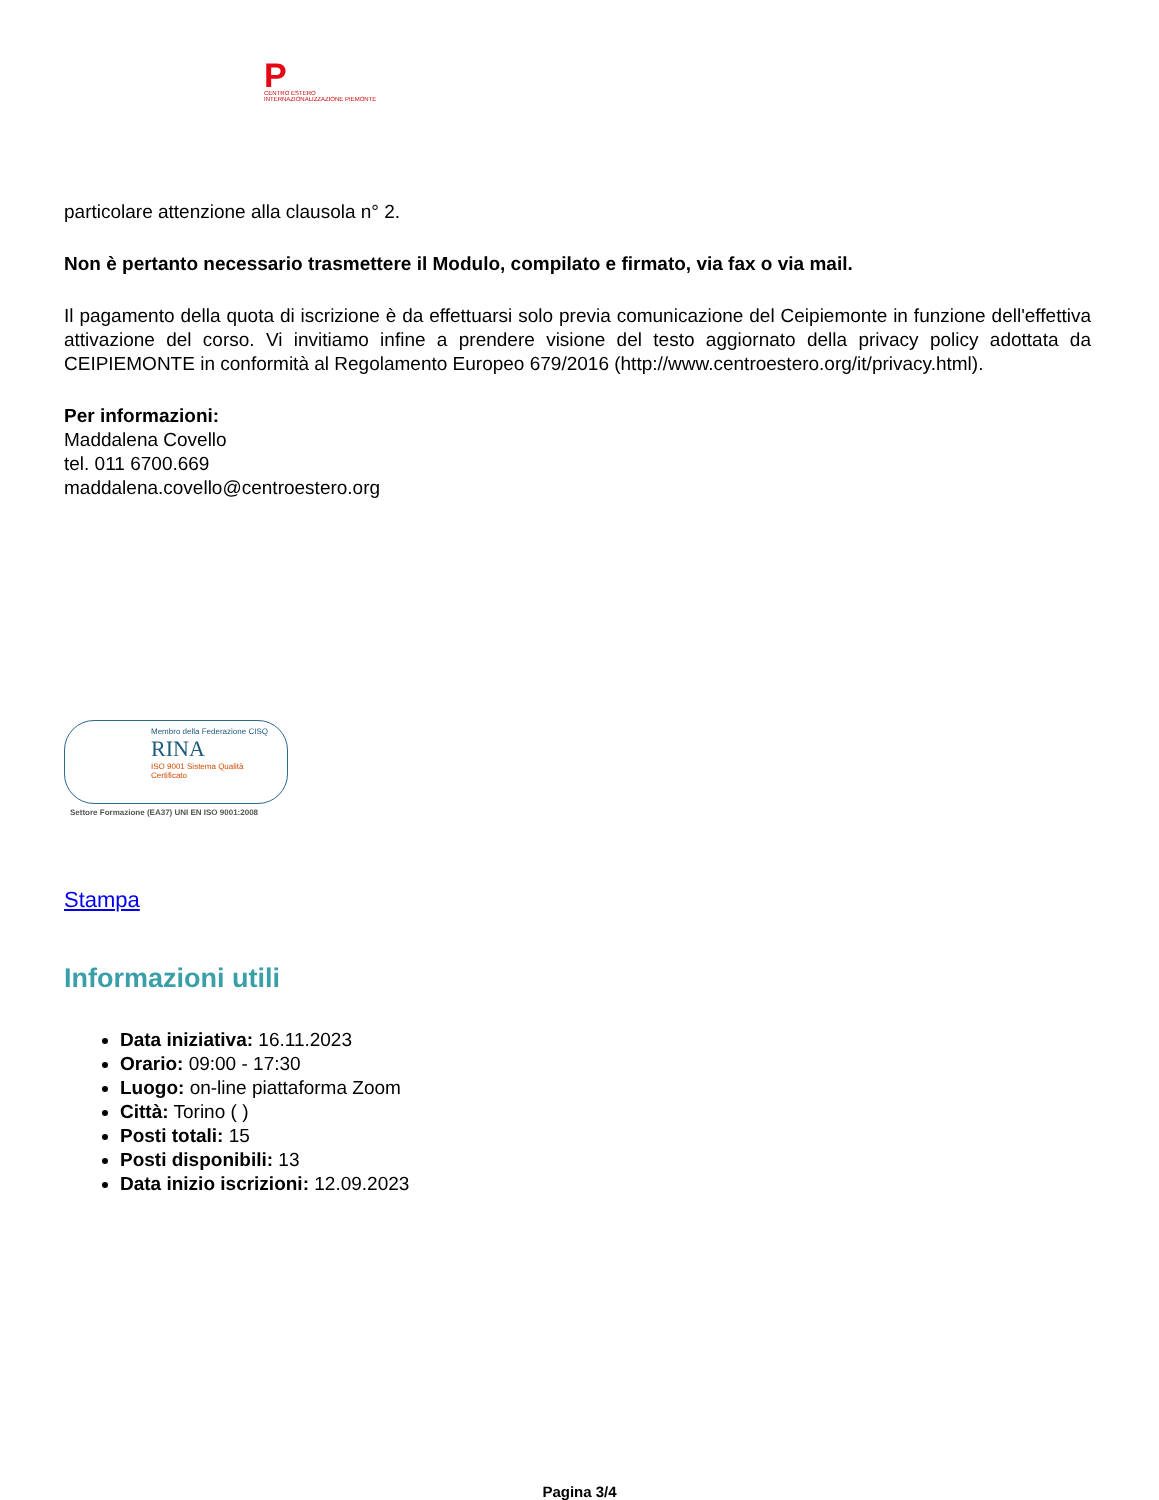P
CENTRO ESTERO INTERNAZIONALIZZAZIONE PIEMONTE
particolare attenzione alla clausola n° 2.
Non è pertanto necessario trasmettere il Modulo, compilato e firmato, via fax o via mail.
Il pagamento della quota di iscrizione è da effettuarsi solo previa comunicazione del Ceipiemonte in funzione dell'effettiva attivazione del corso. Vi invitiamo infine a prendere visione del testo aggiornato della privacy policy adottata da CEIPIEMONTE in conformità al Regolamento Europeo 679/2016 (http://www.centroestero.org/it/privacy.html).
Per informazioni:
Maddalena Covello
tel. 011 6700.669
maddalena.covello@centroestero.org
Membro della Federazione CISQ
RINA
ISO 9001 Sistema Qualità Certificato
Settore Formazione (EA37) UNI EN ISO 9001:2008
Stampa
Informazioni utili
Data iniziativa: 16.11.2023
Orario: 09:00 - 17:30
Luogo: on-line piattaforma Zoom
Città: Torino ( )
Posti totali: 15
Posti disponibili: 13
Data inizio iscrizioni: 12.09.2023
Pagina 3/4